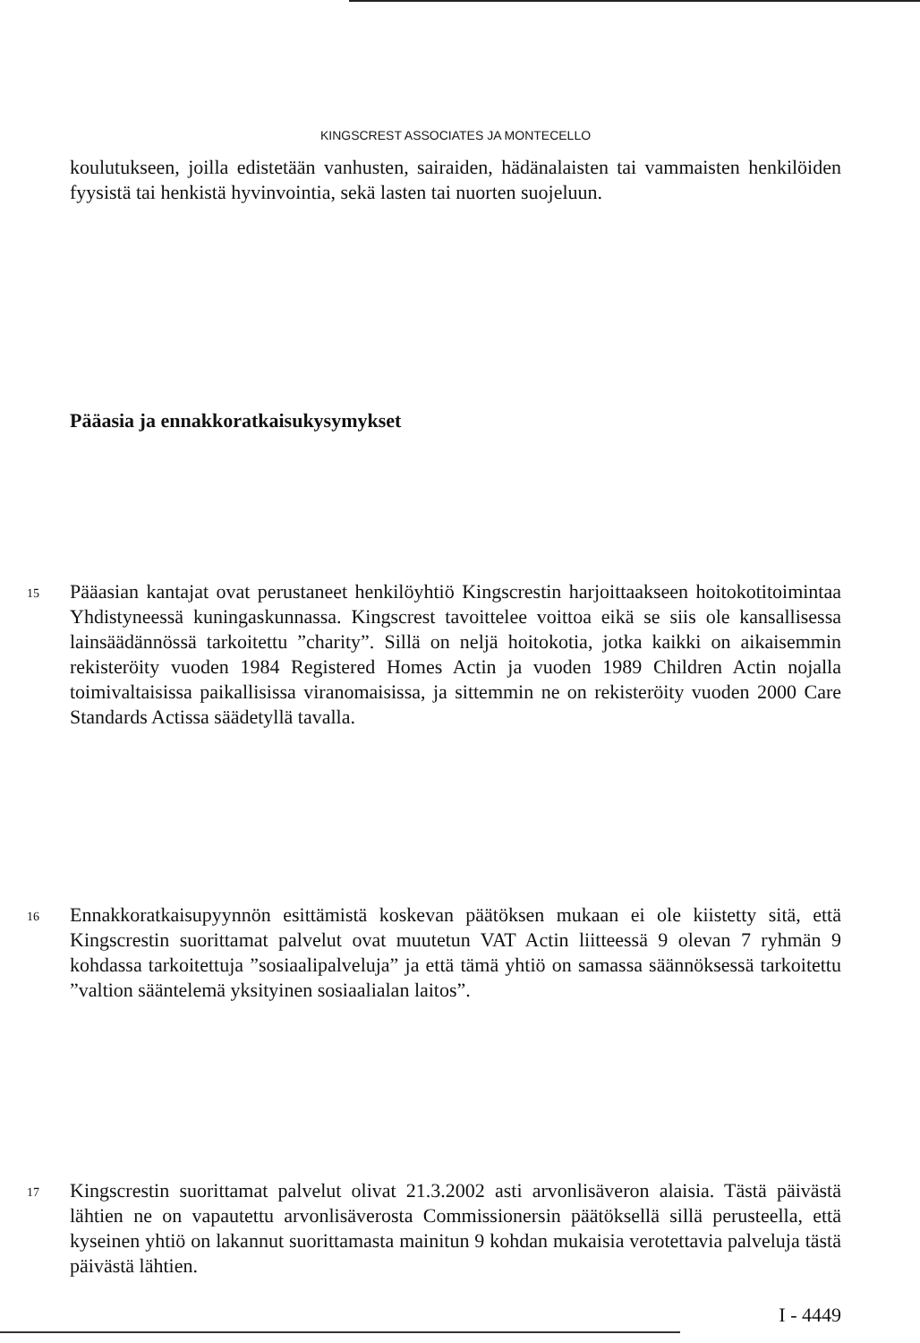KINGSCREST ASSOCIATES JA MONTECELLO
koulutukseen, joilla edistetään vanhusten, sairaiden, hädänalaisten tai vammaisten henkilöiden fyysistä tai henkistä hyvinvointia, sekä lasten tai nuorten suojeluun.
Pääasia ja ennakkoratkaisukysymykset
15 Pääasian kantajat ovat perustaneet henkilöyhtiö Kingscrestin harjoittaakseen hoitokotitoimintaa Yhdistyneessä kuningaskunnassa. Kingscrest tavoittelee voittoa eikä se siis ole kansallisessa lainsäädännössä tarkoitettu ”charity”. Sillä on neljä hoitokotia, jotka kaikki on aikaisemmin rekisteröity vuoden 1984 Registered Homes Actin ja vuoden 1989 Children Actin nojalla toimivaltaisissa paikallisissa viranomaisissa, ja sittemmin ne on rekisteröity vuoden 2000 Care Standards Actissa säädetyllä tavalla.
16 Ennakkoratkaisupyynnön esittämistä koskevan päätöksen mukaan ei ole kiistetty sitä, että Kingscrestin suorittamat palvelut ovat muutetun VAT Actin liitteessä 9 olevan 7 ryhmän 9 kohdassa tarkoitettuja ”sosiaalipalveluja” ja että tämä yhtiö on samassa säännöksessä tarkoitettu ”valtion sääntelemä yksityinen sosiaalialan laitos”.
17 Kingscrestin suorittamat palvelut olivat 21.3.2002 asti arvonlisäveron alaisia. Tästä päivästä lähtien ne on vapautettu arvonlisäverosta Commissionersin päätöksellä sillä perusteella, että kyseinen yhtiö on lakannut suorittamasta mainitun 9 kohdan mukaisia verotettavia palveluja tästä päivästä lähtien.
I - 4449